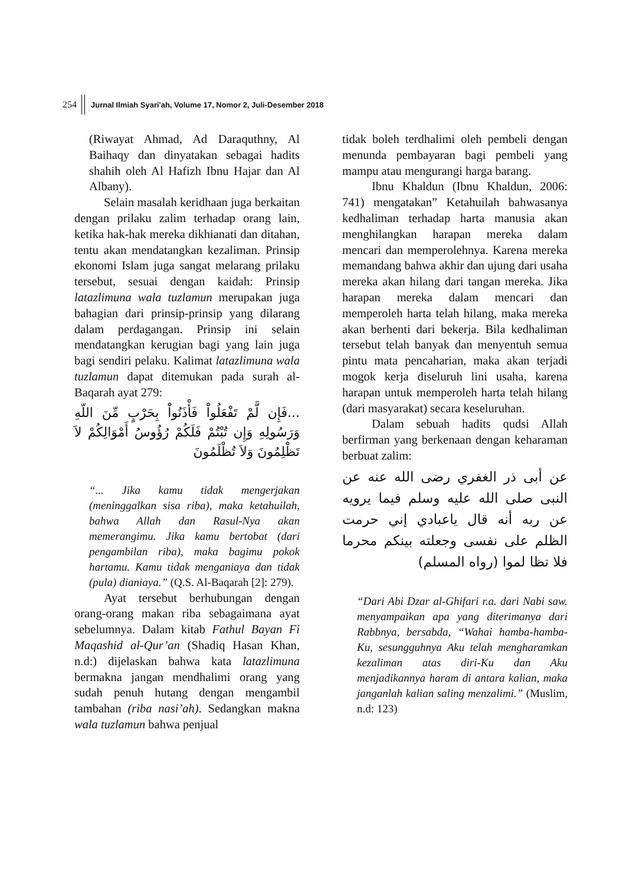254 Jurnal Ilmiah Syari'ah, Volume 17, Nomor 2, Juli-Desember 2018
(Riwayat Ahmad, Ad Daraquthny, Al Baihaqy dan dinyatakan sebagai hadits shahih oleh Al Hafizh Ibnu Hajar dan Al Albany).
Selain masalah keridhaan juga berkaitan dengan prilaku zalim terhadap orang lain, ketika hak-hak mereka dikhianati dan ditahan, tentu akan mendatangkan kezaliman. Prinsip ekonomi Islam juga sangat melarang prilaku tersebut, sesuai dengan kaidah: Prinsip latazlimuna wala tuzlamun merupakan juga bahagian dari prinsip-prinsip yang dilarang dalam perdagangan. Prinsip ini selain mendatangkan kerugian bagi yang lain juga bagi sendiri pelaku. Kalimat latazlimuna wala tuzlamun dapat ditemukan pada surah al-Baqarah ayat 279:
...فَإِن لَّمْ تَفْعَلُواْ فَأْذَنُواْ بِحَرْبٍ مِّنَ اللّهِ وَرَسُولِهِ وَإِن تُبْتُمْ فَلَكُمْ رُؤُوسُ أَمْوَالِكُمْ لاَ تَظْلِمُونَ وَلاَ تُظْلَمُونَ
“... Jika kamu tidak mengerjakan (meninggalkan sisa riba), maka ketahuilah, bahwa Allah dan Rasul-Nya akan memerangimu. Jika kamu bertobat (dari pengambilan riba), maka bagimu pokok hartamu. Kamu tidak menganiaya dan tidak (pula) dianiaya.” (Q.S. Al-Baqarah [2]: 279).
Ayat tersebut berhubungan dengan orang-orang makan riba sebagaimana ayat sebelumnya. Dalam kitab Fathul Bayan Fi Maqashid al-Qur’an (Shadiq Hasan Khan, n.d:) dijelaskan bahwa kata latazlimuna bermakna jangan mendhalimi orang yang sudah penuh hutang dengan mengambil tambahan (riba nasi’ah). Sedangkan makna wala tuzlamun bahwa penjual
tidak boleh terdhalimi oleh pembeli dengan menunda pembayaran bagi pembeli yang mampu atau mengurangi harga barang.
Ibnu Khaldun (Ibnu Khaldun, 2006: 741) mengatakan” Ketahuilah bahwasanya kedhaliman terhadap harta manusia akan menghilangkan harapan mereka dalam mencari dan memperolehnya. Karena mereka memandang bahwa akhir dan ujung dari usaha mereka akan hilang dari tangan mereka. Jika harapan mereka dalam mencari dan memperoleh harta telah hilang, maka mereka akan berhenti dari bekerja. Bila kedhaliman tersebut telah banyak dan menyentuh semua pintu mata pencaharian, maka akan terjadi mogok kerja diseluruh lini usaha, karena harapan untuk memperoleh harta telah hilang (dari masyarakat) secara keseluruhan.
Dalam sebuah hadits qudsi Allah berfirman yang berkenaan dengan keharaman berbuat zalim:
عن أبى ذر الغفري رضى الله عنه عن النبى صلى الله عليه وسلم فيما يرويه عن ربه أنه قال ياعبادي إني حرمت الظلم على نفسى وجعلته بينكم محرما فلا تظا لموا (رواه المسلم)
“Dari Abi Dzar al-Ghifari r.a. dari Nabi saw. menyampaikan apa yang diterimanya dari Rabbnya, bersabda, “Wahai hamba-hamba-Ku, sesungguhnya Aku telah mengharamkan kezaliman atas diri-Ku dan Aku menjadikannya haram di antara kalian, maka janganlah kalian saling menzalimi.” (Muslim, n.d: 123)